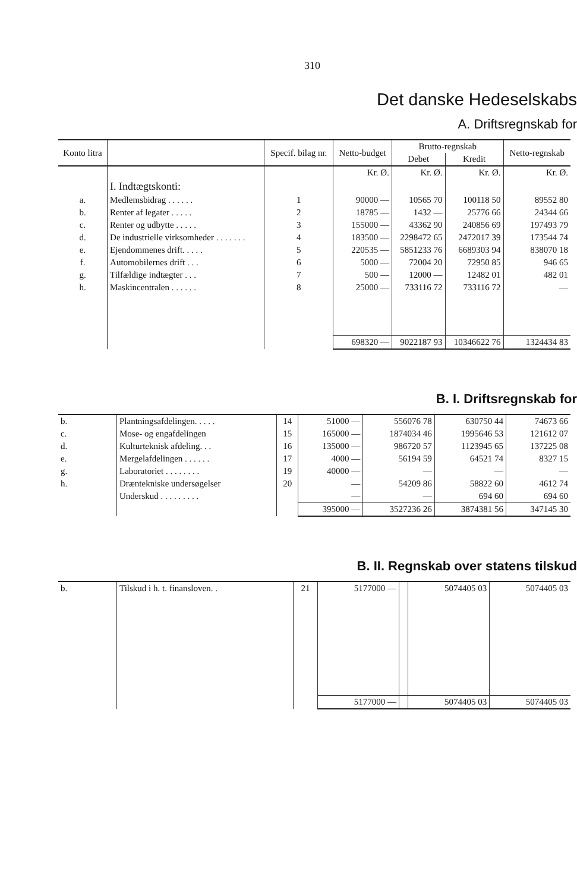310
Det danske Hedeselskabs
A. Driftsregnskab for
| Konto litra | | Specif. bilag nr. | Netto-budget | Brutto-regnskab | | Netto-regnskab |
| --- | --- | --- | --- | --- | --- | --- |
| | | | | Debet | Kredit | |
| | | | Kr. Ø. | Kr. Ø. | Kr. Ø. | Kr. Ø. |
| | I. Indtægtskonti: | | | | | |
| a. | Medlemsbidrag . . . . . . | 1 | 90000 — | 10565 70 | 100118 50 | 89552 80 |
| b. | Renter af legater . . . . . | 2 | 18785 — | 1432 — | 25776 66 | 24344 66 |
| c. | Renter og udbytte . . . . . | 3 | 155000 — | 43362 90 | 240856 69 | 197493 79 |
| d. | De industrielle virksomheder . . . . . . . | 4 | 183500 — | 2298472 65 | 2472017 39 | 173544 74 |
| e. | Ejendommenes drift. . . . . | 5 | 220535 — | 5851233 76 | 6689303 94 | 838070 18 |
| f. | Automobilernes drift . . . | 6 | 5000 — | 72004 20 | 72950 85 | 946 65 |
| g. | Tilfældige indtægter . . . | 7 | 500 — | 12000 — | 12482 01 | 482 01 |
| h. | Maskincentralen . . . . . . | 8 | 25000 — | 733116 72 | 733116 72 | — |
| | | | 698320 — | 9022187 93 | 10346622 76 | 1324434 83 |
B. I. Driftsregnskab for
| b. | Plantningsafdelingen. . . . . | 14 | 51000 — | 556076 78 | 630750 44 | 74673 66 |
| c. | Mose- og engafdelingen | 15 | 165000 — | 1874034 46 | 1995646 53 | 121612 07 |
| d. | Kulturteknisk afdeling. . . | 16 | 135000 — | 986720 57 | 1123945 65 | 137225 08 |
| e. | Mergelafdelingen . . . . . . | 17 | 4000 — | 56194 59 | 64521 74 | 8327 15 |
| g. | Laboratoriet . . . . . . . . | 19 | 40000 — | — | — | — |
| h. | Dræntekniske undersøgelser | 20 | — | 54209 86 | 58822 60 | 4612 74 |
| | Underskud . . . . . . . . . | | — | — | 694 60 | 694 60 |
| | | | 395000 — | 3527236 26 | 3874381 56 | 347145 30 |
B. II. Regnskab over statens tilskud
| b. | Tilskud i h. t. finansloven. . | 21 | 5177000 — | | 5074405 03 | 5074405 03 |
| | | | 5177000 — | | 5074405 03 | 5074405 03 |